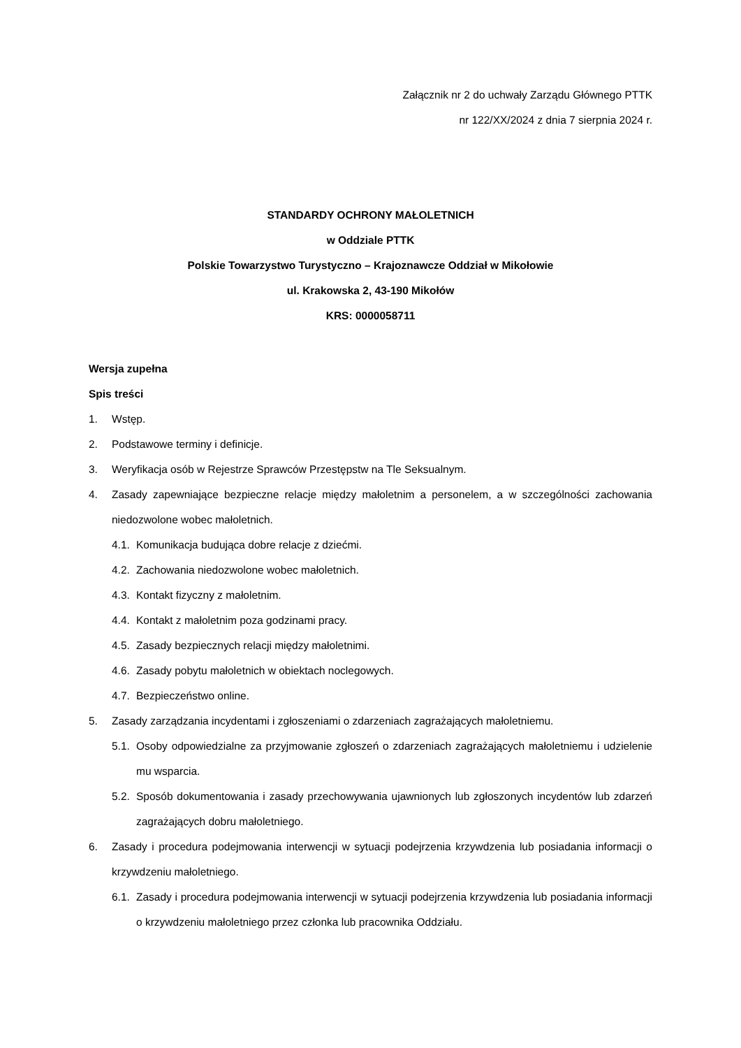Załącznik nr 2 do uchwały Zarządu Głównego PTTK
nr 122/XX/2024 z dnia 7 sierpnia 2024 r.
STANDARDY OCHRONY MAŁOLETNICH
w Oddziale PTTK
Polskie Towarzystwo Turystyczno – Krajoznawcze Oddział w Mikołowie
ul. Krakowska 2, 43-190 Mikołów
KRS: 0000058711
Wersja zupełna
Spis treści
1. Wstęp.
2. Podstawowe terminy i definicje.
3. Weryfikacja osób w Rejestrze Sprawców Przestępstw na Tle Seksualnym.
4. Zasady zapewniające bezpieczne relacje między małoletnim a personelem, a w szczególności zachowania niedozwolone wobec małoletnich.
4.1. Komunikacja budująca dobre relacje z dziećmi.
4.2. Zachowania niedozwolone wobec małoletnich.
4.3. Kontakt fizyczny z małoletnim.
4.4. Kontakt z małoletnim poza godzinami pracy.
4.5. Zasady bezpiecznych relacji między małoletnimi.
4.6. Zasady pobytu małoletnich w obiektach noclegowych.
4.7. Bezpieczeństwo online.
5. Zasady zarządzania incydentami i zgłoszeniami o zdarzeniach zagrażających małoletniemu.
5.1. Osoby odpowiedzialne za przyjmowanie zgłoszeń o zdarzeniach zagrażających małoletniemu i udzielenie mu wsparcia.
5.2. Sposób dokumentowania i zasady przechowywania ujawnionych lub zgłoszonych incydentów lub zdarzeń zagrażających dobru małoletniego.
6. Zasady i procedura podejmowania interwencji w sytuacji podejrzenia krzywdzenia lub posiadania informacji o krzywdzeniu małoletniego.
6.1. Zasady i procedura podejmowania interwencji w sytuacji podejrzenia krzywdzenia lub posiadania informacji o krzywdzeniu małoletniego przez członka lub pracownika Oddziału.